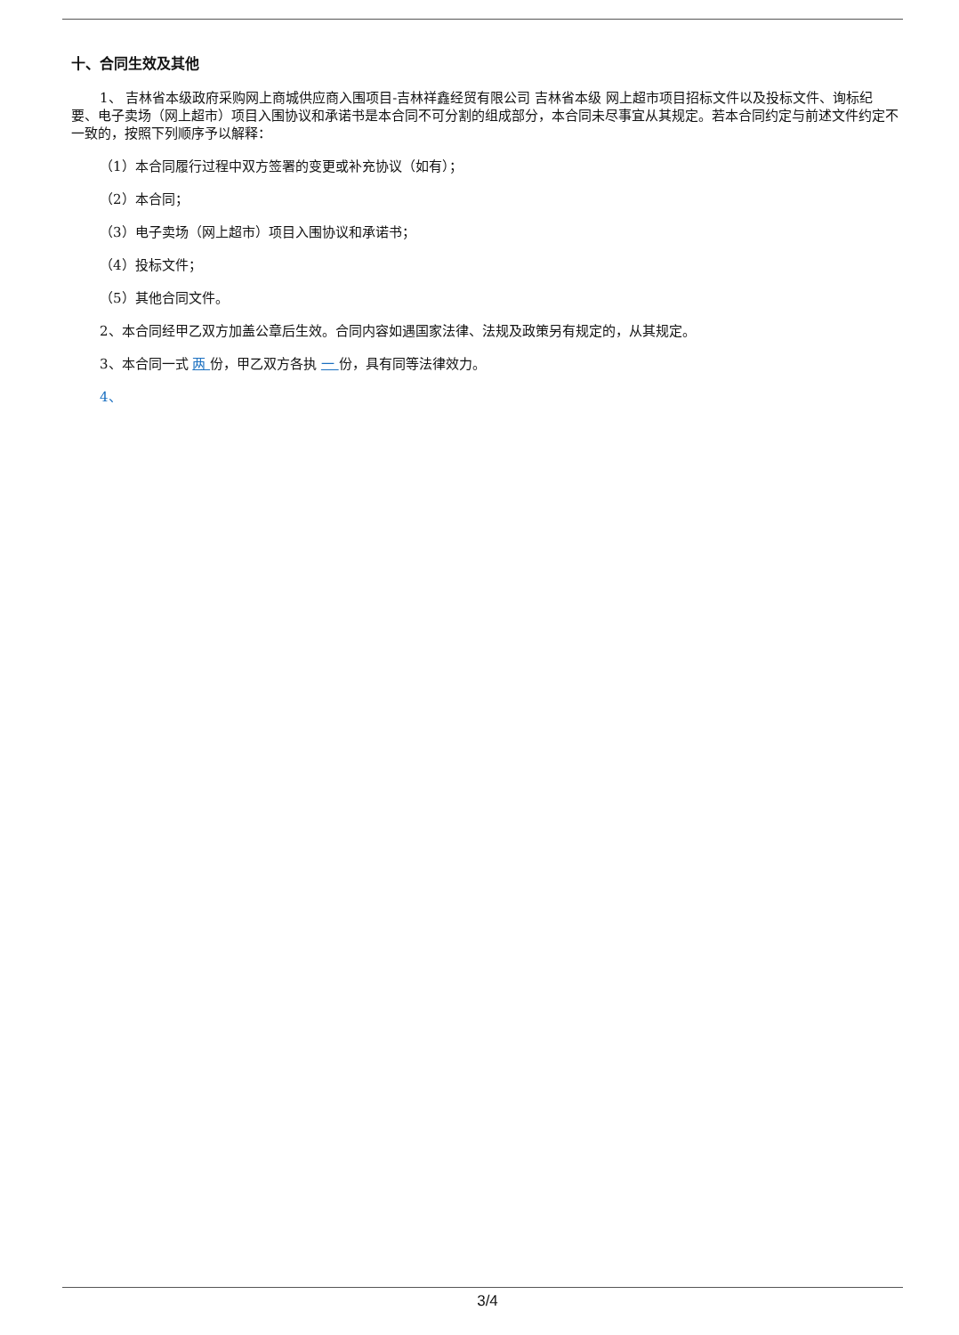十、合同生效及其他
1、 吉林省本级政府采购网上商城供应商入围项目-吉林祥鑫经贸有限公司 吉林省本级 网上超市项目招标文件以及投标文件、询标纪要、电子卖场（网上超市）项目入围协议和承诺书是本合同不可分割的组成部分，本合同未尽事宜从其规定。若本合同约定与前述文件约定不一致的，按照下列顺序予以解释：
（1）本合同履行过程中双方签署的变更或补充协议（如有）；
（2）本合同；
（3）电子卖场（网上超市）项目入围协议和承诺书；
（4）投标文件；
（5）其他合同文件。
2、本合同经甲乙双方加盖公章后生效。合同内容如遇国家法律、法规及政策另有规定的，从其规定。
3、本合同一式 两 份，甲乙双方各执 一 份，具有同等法律效力。
4、
3/4